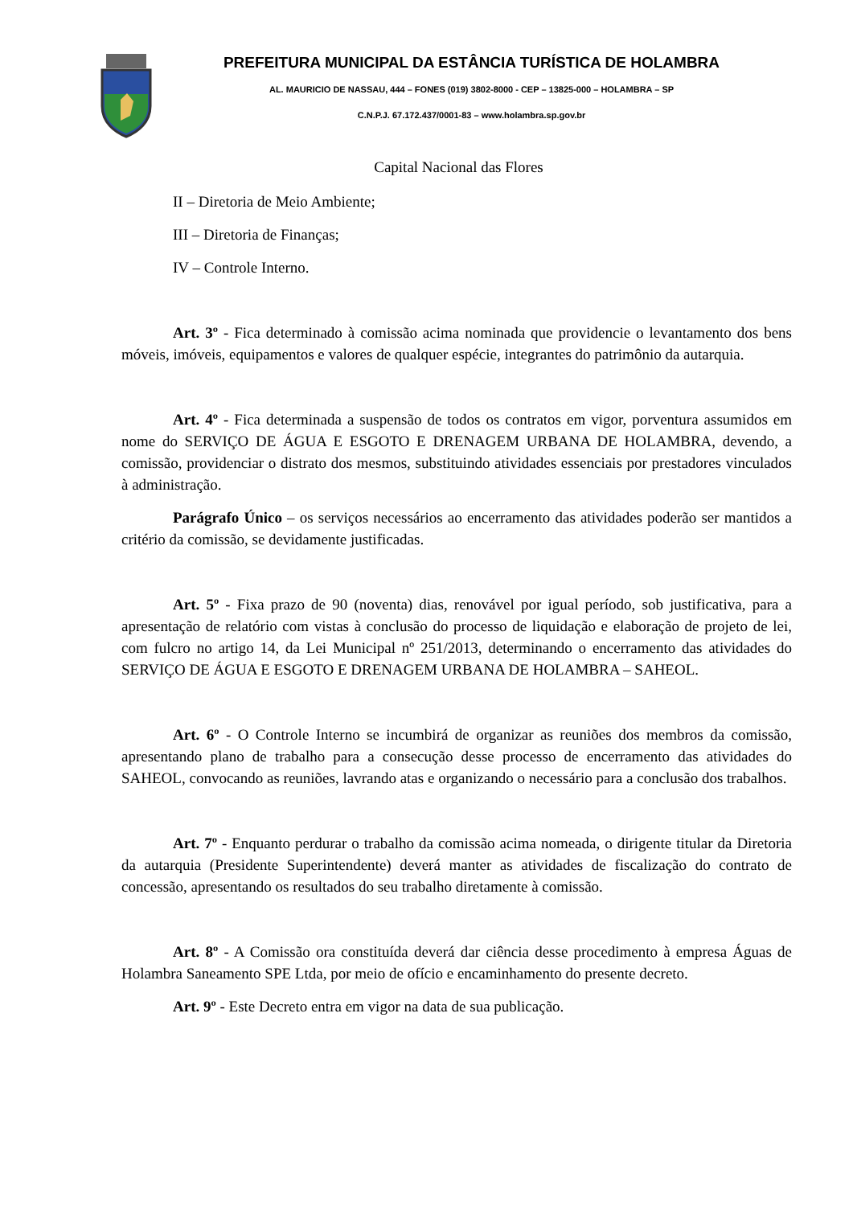PREFEITURA MUNICIPAL DA ESTÂNCIA TURÍSTICA DE HOLAMBRA
AL. MAURICIO DE NASSAU, 444 – FONES (019) 3802-8000 - CEP – 13825-000 – HOLAMBRA – SP
C.N.P.J. 67.172.437/0001-83 – www.holambra.sp.gov.br
Capital Nacional das Flores
II – Diretoria de Meio Ambiente;
III – Diretoria de Finanças;
IV – Controle Interno.
Art. 3º - Fica determinado à comissão acima nominada que providencie o levantamento dos bens móveis, imóveis, equipamentos e valores de qualquer espécie, integrantes do patrimônio da autarquia.
Art. 4º - Fica determinada a suspensão de todos os contratos em vigor, porventura assumidos em nome do SERVIÇO DE ÁGUA E ESGOTO E DRENAGEM URBANA DE HOLAMBRA, devendo, a comissão, providenciar o distrato dos mesmos, substituindo atividades essenciais por prestadores vinculados à administração.
Parágrafo Único – os serviços necessários ao encerramento das atividades poderão ser mantidos a critério da comissão, se devidamente justificadas.
Art. 5º - Fixa prazo de 90 (noventa) dias, renovável por igual período, sob justificativa, para a apresentação de relatório com vistas à conclusão do processo de liquidação e elaboração de projeto de lei, com fulcro no artigo 14, da Lei Municipal nº 251/2013, determinando o encerramento das atividades do SERVIÇO DE ÁGUA E ESGOTO E DRENAGEM URBANA DE HOLAMBRA – SAHEOL.
Art. 6º - O Controle Interno se incumbirá de organizar as reuniões dos membros da comissão, apresentando plano de trabalho para a consecução desse processo de encerramento das atividades do SAHEOL, convocando as reuniões, lavrando atas e organizando o necessário para a conclusão dos trabalhos.
Art. 7º - Enquanto perdurar o trabalho da comissão acima nomeada, o dirigente titular da Diretoria da autarquia (Presidente Superintendente) deverá manter as atividades de fiscalização do contrato de concessão, apresentando os resultados do seu trabalho diretamente à comissão.
Art. 8º - A Comissão ora constituída deverá dar ciência desse procedimento à empresa Águas de Holambra Saneamento SPE Ltda, por meio de ofício e encaminhamento do presente decreto.
Art. 9º - Este Decreto entra em vigor na data de sua publicação.